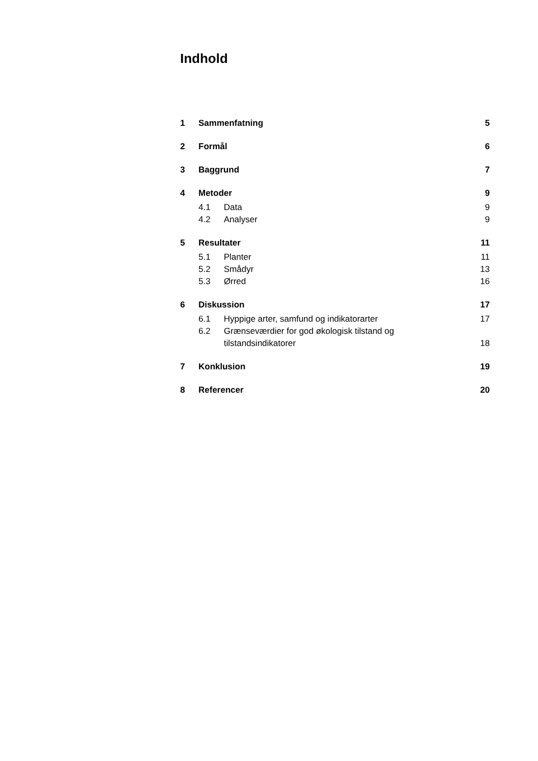Indhold
1 Sammenfatning 5
2 Formål 6
3 Baggrund 7
4 Metoder 9
4.1 Data 9
4.2 Analyser 9
5 Resultater 11
5.1 Planter 11
5.2 Smådyr 13
5.3 Ørred 16
6 Diskussion 17
6.1 Hyppige arter, samfund og indikatorarter 17
6.2 Grænseværdier for god økologisk tilstand og tilstandsindikatorer 18
7 Konklusion 19
8 Referencer 20